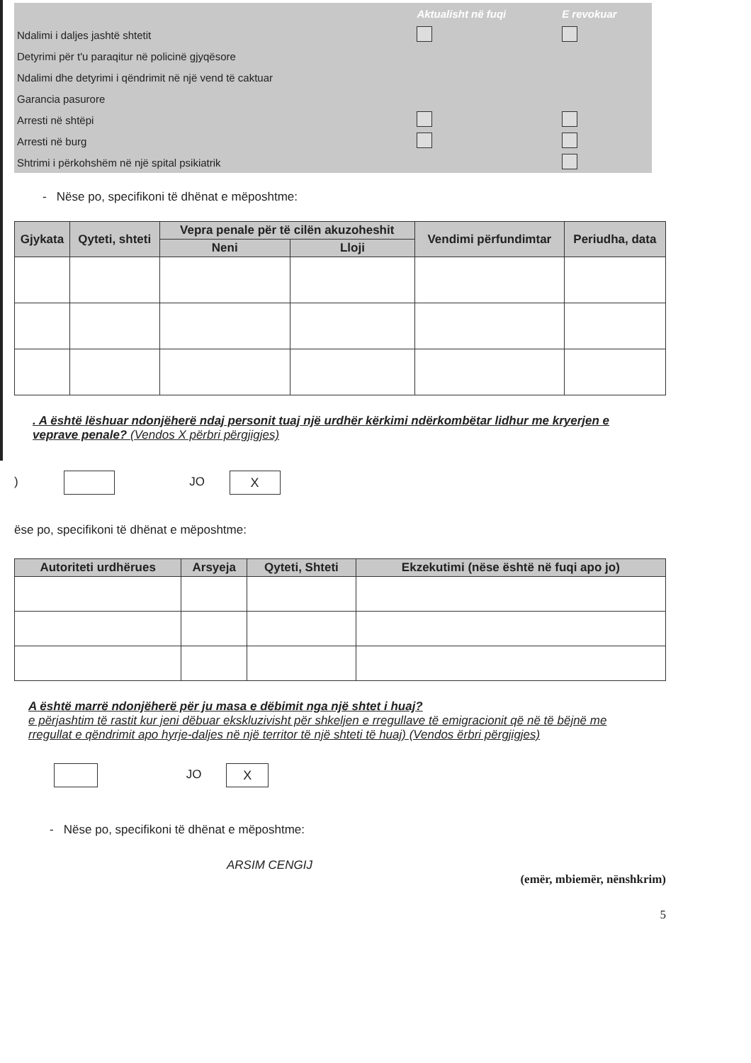| | Aktualisht në fuqi | E revokuar |
| Ndalimi i daljes jashtë shtetit | | |
| Detyrimi për t'u paraqitur në policinë gjyqësore | | |
| Ndalimi dhe detyrimi i qëndrimit në një vend të caktuar | | |
| Garancia pasurore | | |
| Arresti në shtëpi | | |
| Arresti në burg | | |
| Shtrimi i përkohshëm në një spital psikiatrik | | |
- Nëse po, specifikoni të dhënat e mëposhtme:
| Gjykata | Qyteti, shteti | Vepra penale për të cilën akuzoheshit | | Vendimi përfundimtar | Periudha, data |
| --- | --- | --- | --- | --- | --- |
| | | Neni | Lloji | | |
. A është lëshuar ndonjëherë ndaj personit tuaj një urdhër kërkimi ndërkombëtar lidhur me kryerjen e veprave penale? (Vendos X përbri përgjigjes)
) JO X
ëse po, specifikoni të dhënat e mëposhtme:
| Autoriteti urdhërues | Arsyeja | Qyteti, Shteti | Ekzekutimi (nëse është në fuqi apo jo) |
| --- | --- | --- | --- |
A është marrë ndonjëherë për ju masa e dëbimit nga një shtet i huaj?
e përjashtim të rastit kur jeni dëbuar ekskluzivisht për shkeljen e rregullave të emigracionit që në të bëjnë me rregullat e qëndrimit apo hyrje-daljes në një territor të një shteti të huaj) (Vendos ërbri përgjigjes)
JO X
- Nëse po, specifikoni të dhënat e mëposhtme:
ARSIM CENGIJ
(emër, mbiemër, nënshkrim)
5